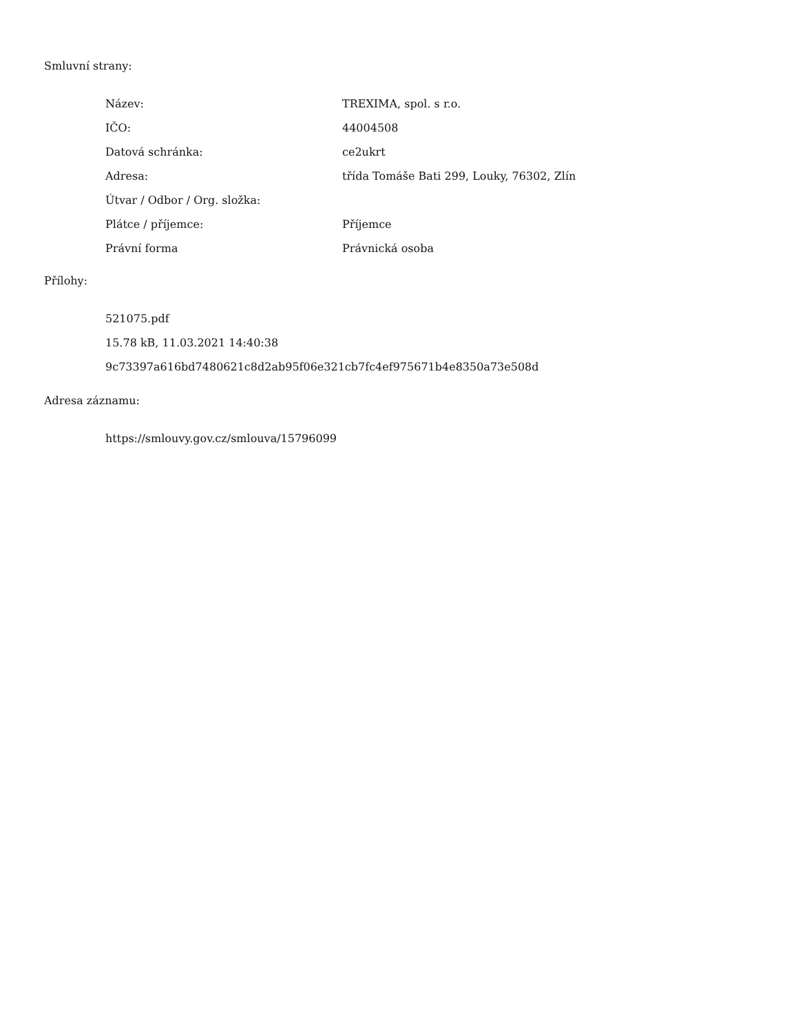Smluvní strany:
| Název: | TREXIMA, spol. s r.o. |
| IČO: | 44004508 |
| Datová schránka: | ce2ukrt |
| Adresa: | třída Tomáše Bati 299, Louky, 76302, Zlín |
| Útvar / Odbor / Org. složka: | |
| Plátce / příjemce: | Příjemce |
| Právní forma | Právnická osoba |
Přílohy:
521075.pdf
15.78 kB, 11.03.2021 14:40:38
9c73397a616bd7480621c8d2ab95f06e321cb7fc4ef975671b4e8350a73e508d
Adresa záznamu:
https://smlouvy.gov.cz/smlouva/15796099